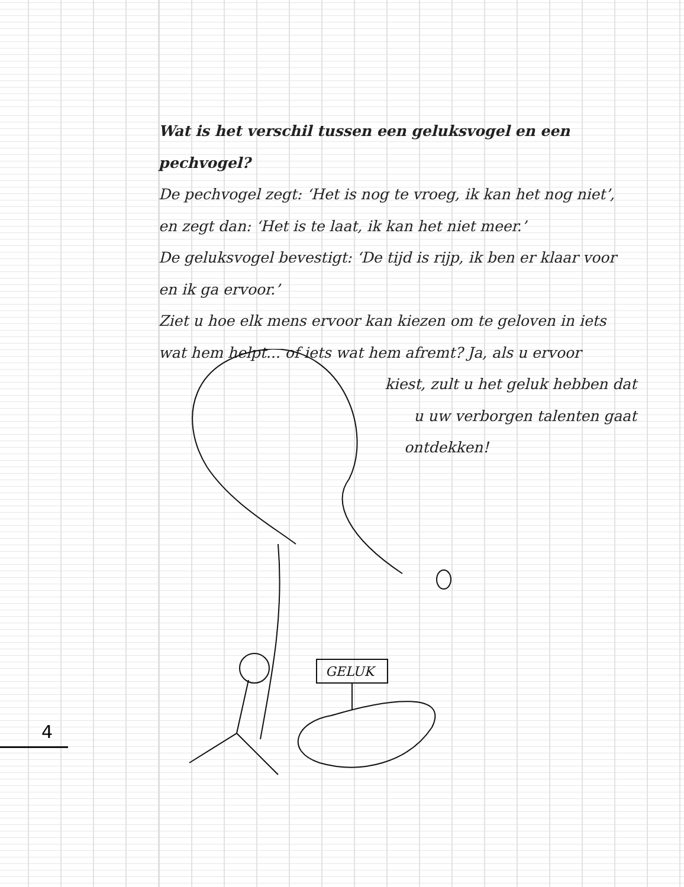Wat is het verschil tussen een geluksvogel en een pechvogel?
De pechvogel zegt: ‘Het is nog te vroeg, ik kan het nog niet’,
en zegt dan: ‘Het is te laat, ik kan het niet meer.’
De geluksvogel bevestigt: ‘De tijd is rijp, ik ben er klaar voor
en ik ga ervoor.’
Ziet u hoe elk mens ervoor kan kiezen om te geloven in iets
wat hem helpt... of iets wat hem afremt? Ja, als u ervoor
kiest, zult u het geluk hebben dat
u uw verborgen talenten gaat
ontdekken!
GELUK
4